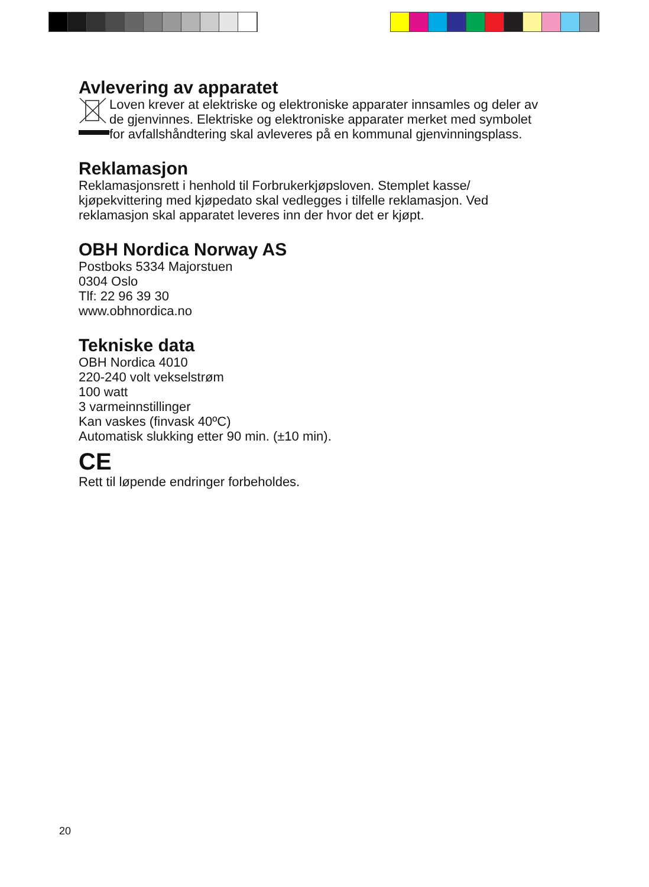Avlevering av apparatet
Loven krever at elektriske og elektroniske apparater innsamles og deler av de gjenvinnes. Elektriske og elektroniske apparater merket med symbolet for avfallshåndtering skal avleveres på en kommunal gjenvinningsplass.
Reklamasjon
Reklamasjonsrett i henhold til Forbrukerkjøpsloven. Stemplet kasse/ kjøpekvittering med kjøpedato skal vedlegges i tilfelle reklamasjon. Ved reklamasjon skal apparatet leveres inn der hvor det er kjøpt.
OBH Nordica Norway AS
Postboks 5334 Majorstuen
0304 Oslo
Tlf: 22 96 39 30
www.obhnordica.no
Tekniske data
OBH Nordica 4010
220-240 volt vekselstrøm
100 watt
3 varmeinnstillinger
Kan vaskes (finvask 40ºC)
Automatisk slukking etter 90 min. (±10 min).
CE
Rett til løpende endringer forbeholdes.
20